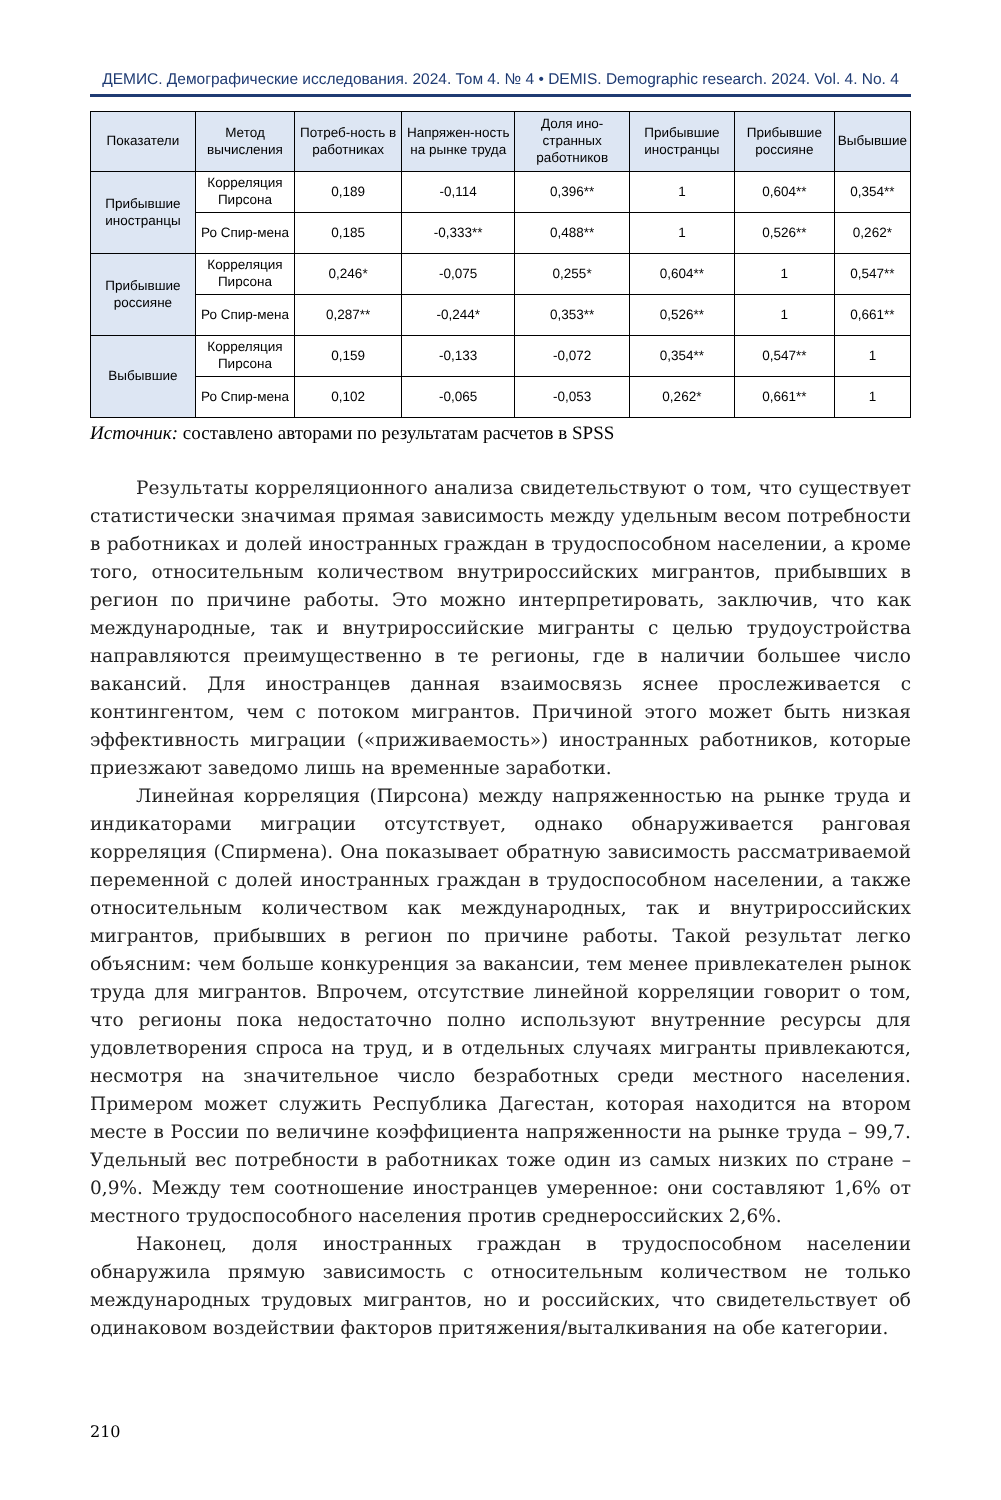ДЕМИС. Демографические исследования. 2024. Том 4. № 4 • DEMIS. Demographic research. 2024. Vol. 4. No. 4
| Показатели | Метод вычисления | Потреб-ность в работниках | Напряжен-ность на рынке труда | Доля ино-странных работников | Прибывшие иностранцы | Прибывшие россияне | Выбывшие |
| --- | --- | --- | --- | --- | --- | --- | --- |
| Прибывшие иностранцы | Корреляция Пирсона | 0,189 | -0,114 | 0,396** | 1 | 0,604** | 0,354** |
| | Ро Спир-мена | 0,185 | -0,333** | 0,488** | 1 | 0,526** | 0,262* |
| Прибывшие россияне | Корреляция Пирсона | 0,246* | -0,075 | 0,255* | 0,604** | 1 | 0,547** |
| | Ро Спир-мена | 0,287** | -0,244* | 0,353** | 0,526** | 1 | 0,661** |
| Выбывшие | Корреляция Пирсона | 0,159 | -0,133 | -0,072 | 0,354** | 0,547** | 1 |
| | Ро Спир-мена | 0,102 | -0,065 | -0,053 | 0,262* | 0,661** | 1 |
Источник: составлено авторами по результатам расчетов в SPSS
Результаты корреляционного анализа свидетельствуют о том, что существует статистически значимая прямая зависимость между удельным весом потребности в работниках и долей иностранных граждан в трудоспособном населении, а кроме того, относительным количеством внутрироссийских мигрантов, прибывших в регион по причине работы. Это можно интерпретировать, заключив, что как международные, так и внутрироссийские мигранты с целью трудоустройства направляются преимущественно в те регионы, где в наличии большее число вакансий. Для иностранцев данная взаимосвязь яснее прослеживается с контингентом, чем с потоком мигрантов. Причиной этого может быть низкая эффективность миграции («приживаемость») иностранных работников, которые приезжают заведомо лишь на временные заработки.
Линейная корреляция (Пирсона) между напряженностью на рынке труда и индикаторами миграции отсутствует, однако обнаруживается ранговая корреляция (Спирмена). Она показывает обратную зависимость рассматриваемой переменной с долей иностранных граждан в трудоспособном населении, а также относительным количеством как международных, так и внутрироссийских мигрантов, прибывших в регион по причине работы. Такой результат легко объясним: чем больше конкуренция за вакансии, тем менее привлекателен рынок труда для мигрантов. Впрочем, отсутствие линейной корреляции говорит о том, что регионы пока недостаточно полно используют внутренние ресурсы для удовлетворения спроса на труд, и в отдельных случаях мигранты привлекаются, несмотря на значительное число безработных среди местного населения. Примером может служить Республика Дагестан, которая находится на втором месте в России по величине коэффициента напряженности на рынке труда – 99,7. Удельный вес потребности в работниках тоже один из самых низких по стране – 0,9%. Между тем соотношение иностранцев умеренное: они составляют 1,6% от местного трудоспособного населения против среднероссийских 2,6%.
Наконец, доля иностранных граждан в трудоспособном населении обнаружила прямую зависимость с относительным количеством не только международных трудовых мигрантов, но и российских, что свидетельствует об одинаковом воздействии факторов притяжения/выталкивания на обе категории.
210